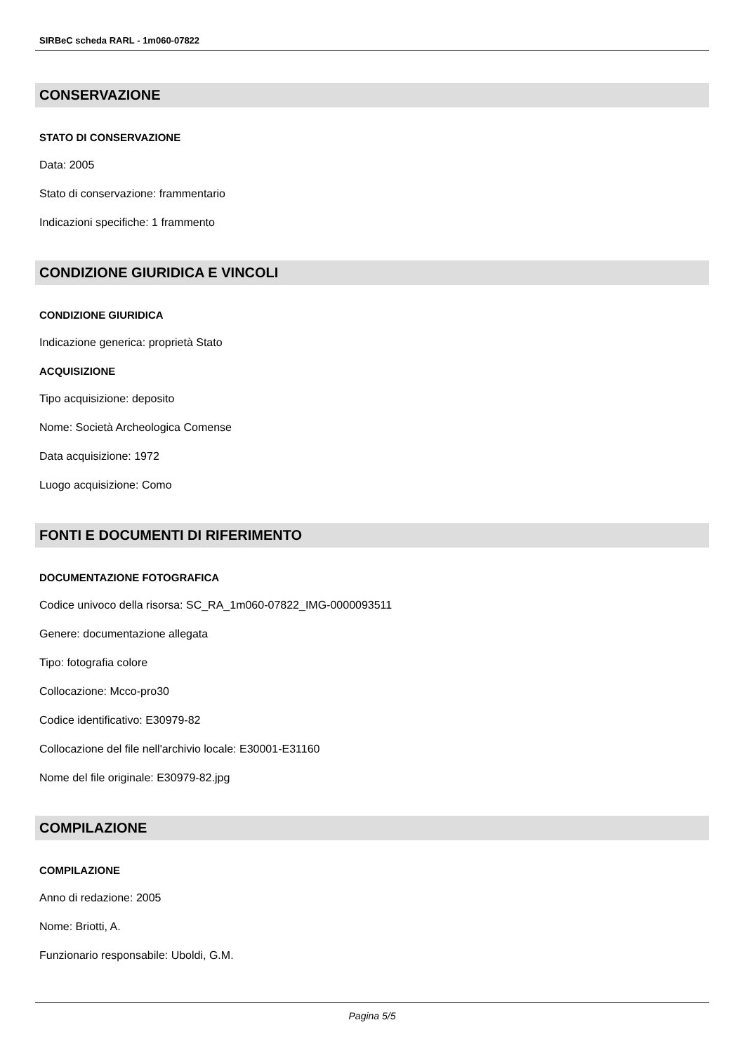SIRBeC scheda RARL - 1m060-07822
CONSERVAZIONE
STATO DI CONSERVAZIONE
Data: 2005
Stato di conservazione: frammentario
Indicazioni specifiche: 1 frammento
CONDIZIONE GIURIDICA E VINCOLI
CONDIZIONE GIURIDICA
Indicazione generica: proprietà Stato
ACQUISIZIONE
Tipo acquisizione: deposito
Nome: Società Archeologica Comense
Data acquisizione: 1972
Luogo acquisizione: Como
FONTI E DOCUMENTI DI RIFERIMENTO
DOCUMENTAZIONE FOTOGRAFICA
Codice univoco della risorsa: SC_RA_1m060-07822_IMG-0000093511
Genere: documentazione allegata
Tipo: fotografia colore
Collocazione: Mcco-pro30
Codice identificativo: E30979-82
Collocazione del file nell'archivio locale: E30001-E31160
Nome del file originale: E30979-82.jpg
COMPILAZIONE
COMPILAZIONE
Anno di redazione: 2005
Nome: Briotti, A.
Funzionario responsabile: Uboldi, G.M.
Pagina 5/5